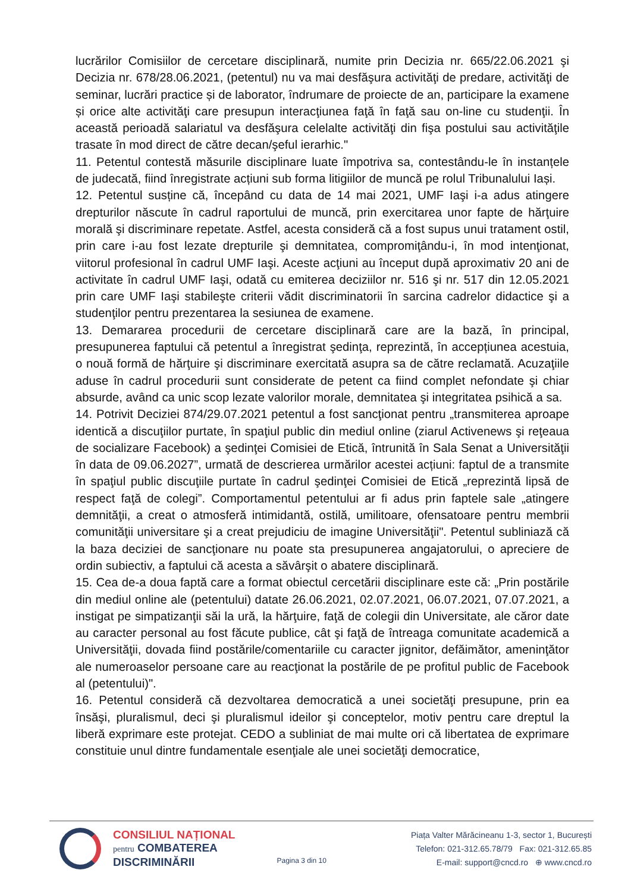lucrărilor Comisiilor de cercetare disciplinară, numite prin Decizia nr. 665/22.06.2021 şi Decizia nr. 678/28.06.2021, (petentul) nu va mai desfăşura activităţi de predare, activităţi de seminar, lucrări practice și de laborator, îndrumare de proiecte de an, participare la examene și orice alte activităţi care presupun interacţiunea faţă în faţă sau on-line cu studenţii. În această perioadă salariatul va desfăşura celelalte activităţi din fişa postului sau activităţile trasate în mod direct de către decan/şeful ierarhic."
11. Petentul contestă măsurile disciplinare luate împotriva sa, contestându-le în instanțele de judecată, fiind înregistrate acțiuni sub forma litigiilor de muncă pe rolul Tribunalului Iași.
12. Petentul susține că, începând cu data de 14 mai 2021, UMF Iaşi i-a adus atingere drepturilor născute în cadrul raportului de muncă, prin exercitarea unor fapte de hărţuire morală şi discriminare repetate. Astfel, acesta consideră că a fost supus unui tratament ostil, prin care i-au fost lezate drepturile şi demnitatea, compromiţându-i, în mod intenţionat, viitorul profesional în cadrul UMF Iaşi. Aceste acţiuni au început după aproximativ 20 ani de activitate în cadrul UMF Iaşi, odată cu emiterea deciziilor nr. 516 şi nr. 517 din 12.05.2021 prin care UMF Iaşi stabileşte criterii vădit discriminatorii în sarcina cadrelor didactice şi a studenţilor pentru prezentarea la sesiunea de examene.
13. Demararea procedurii de cercetare disciplinară care are la bază, în principal, presupunerea faptului că petentul a înregistrat şedinţa, reprezintă, în accepțiunea acestuia, o nouă formă de hărţuire şi discriminare exercitată asupra sa de către reclamată. Acuzaţiile aduse în cadrul procedurii sunt considerate de petent ca fiind complet nefondate şi chiar absurde, având ca unic scop lezate valorilor morale, demnitatea şi integritatea psihică a sa.
14. Potrivit Deciziei 874/29.07.2021 petentul a fost sancţionat pentru „transmiterea aproape identică a discuţiilor purtate, în spaţiul public din mediul online (ziarul Activenews şi reţeaua de socializare Facebook) a şedinţei Comisiei de Etică, întrunită în Sala Senat a Universităţii în data de 09.06.2027”, urmată de descrierea urmărilor acestei acțiuni: faptul de a transmite în spaţiul public discuţiile purtate în cadrul şedinţei Comisiei de Etică „reprezintă lipsă de respect faţă de colegi”. Comportamentul petentului ar fi adus prin faptele sale „atingere demnităţii, a creat o atmosferă intimidantă, ostilă, umilitoare, ofensatoare pentru membrii comunităţii universitare şi a creat prejudiciu de imagine Universităţii". Petentul subliniază că la baza deciziei de sancţionare nu poate sta presupunerea angajatorului, o apreciere de ordin subiectiv, a faptului că acesta a săvârşit o abatere disciplinară.
15. Cea de-a doua faptă care a format obiectul cercetării disciplinare este că: „Prin postările din mediul online ale (petentului) datate 26.06.2021, 02.07.2021, 06.07.2021, 07.07.2021, a instigat pe simpatizanţii săi la ură, la hărţuire, faţă de colegii din Universitate, ale căror date au caracter personal au fost făcute publice, cât şi faţă de întreaga comunitate academică a Universităţii, dovada fiind postările/comentariile cu caracter jignitor, defăimător, ameninţător ale numeroaselor persoane care au reacţionat la postările de pe profitul public de Facebook al (petentului)".
16. Petentul consideră că dezvoltarea democratică a unei societăţi presupune, prin ea însăşi, pluralismul, deci şi pluralismul ideilor şi conceptelor, motiv pentru care dreptul la liberă exprimare este protejat. CEDO a subliniat de mai multe ori că libertatea de exprimare constituie unul dintre fundamentale esenţiale ale unei societăţi democratice,
CONSILIUL NAȚIONAL
pentru COMBATEREA
DISCRIMINĂRII
Pagina 3 din 10
Piața Valter Mărăcineanu 1-3, sector 1, București
Telefon: 021-312.65.78/79 Fax: 021-312.65.85
E-mail: support@cncd.ro ⊕ www.cncd.ro